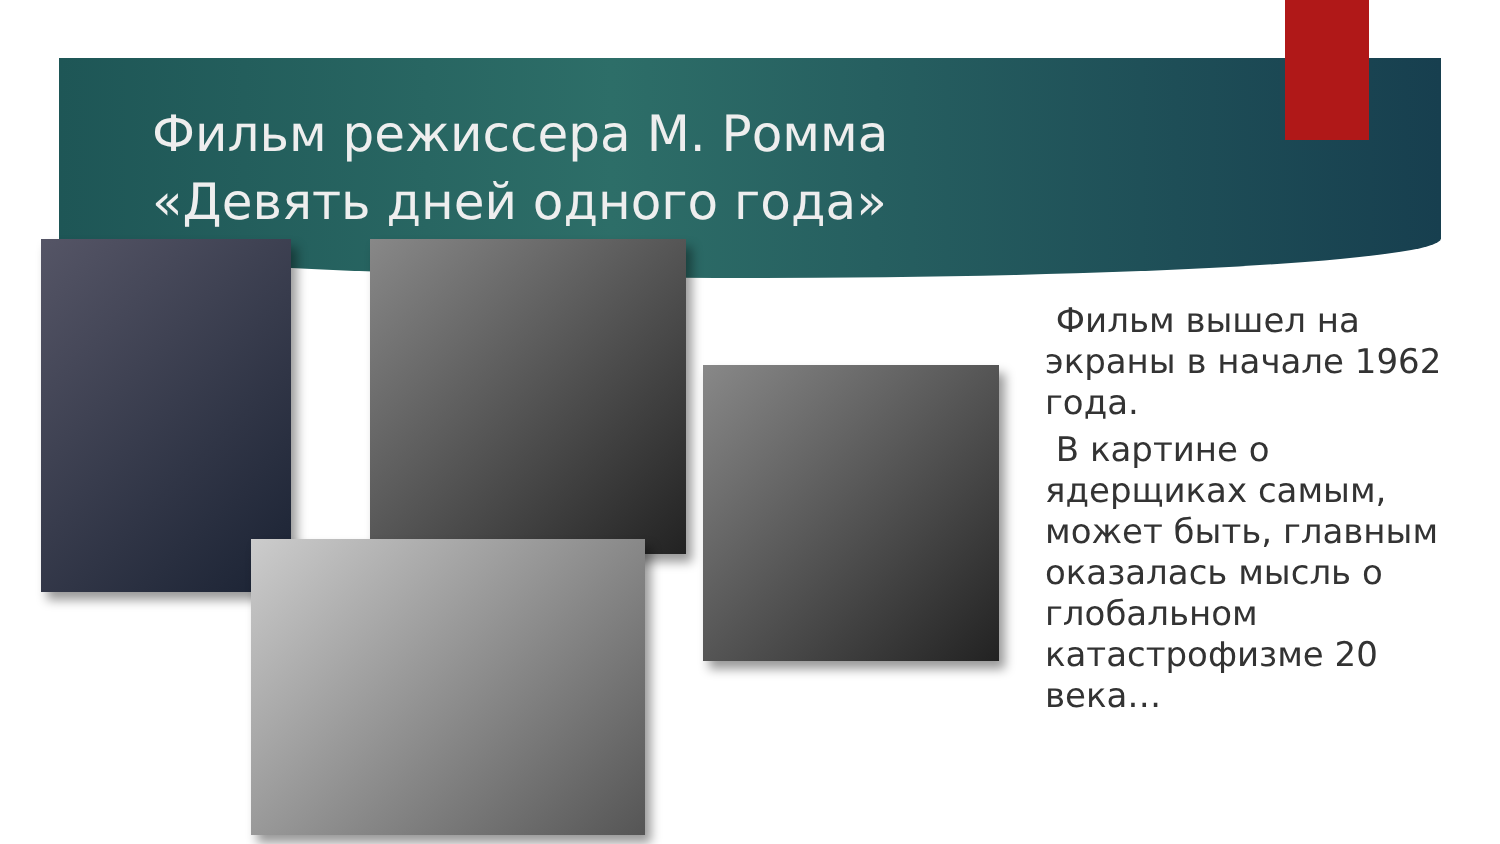Фильм режиссера М. Ромма
«Девять дней одного года»
Фильм вышел на экраны в начале 1962 года.
В картине о ядерщиках самым, может быть, главным оказалась мысль о глобальном катастрофизме 20 века…